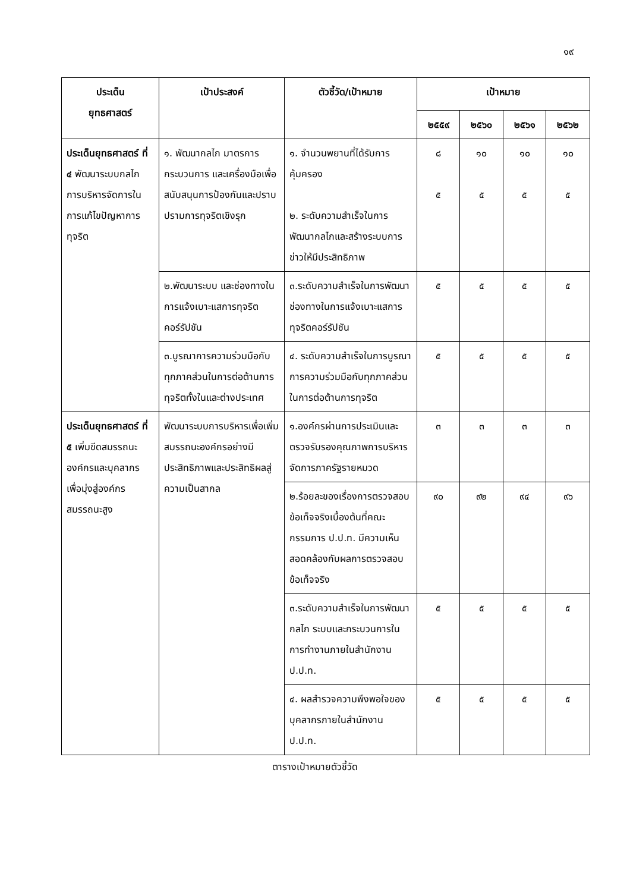๑๙
| ประเด็น ยุทธศาสตร์ | เป้าประสงค์ | ตัวชี้วัด/เป้าหมาย | เป้าหมาย | | | |
| --- | --- | --- | --- | --- | --- | --- |
| | | | ๒๕๕๙ | ๒๕๖๐ | ๒๕๖๑ | ๒๕๖๒ |
| ประเด็นยุทธศาสตร์ ที่ ๔ พัฒนาระบบกลไกการบริหารจัดการในการแก้ไขปัญหาการทุจริต | ๑. พัฒนากลไก มาตรการ กระบวนการ และเครื่องมือเพื่อสนับสนุนการป้องกันและปราบปรามการทุจริตเชิงรุก | ๑. จำนวนพยานที่ได้รับการคุ้มครอง ๒. ระดับความสำเร็จในการพัฒนากลไกและสร้างระบบการข่าวให้มีประสิทธิภาพ | ๘ ๕ | ๑๐ ๕ | ๑๐ ๕ | ๑๐ ๕ |
| | ๒.พัฒนาระบบ และช่องทางในการแจ้งเบาะแสการทุจริตคอร์รัปชัน | ๓.ระดับความสำเร็จในการพัฒนาช่องทางในการแจ้งเบาะแสการทุจริตคอร์รัปชัน | ๕ | ๕ | ๕ | ๕ |
| | ๓.บูรณาการความร่วมมือกับทุกภาคส่วนในการต่อต้านการทุจริตทั้งในและต่างประเทศ | ๔. ระดับความสำเร็จในการบูรณาการความร่วมมือกับทุกภาคส่วนในการต่อต้านการทุจริต | ๕ | ๕ | ๕ | ๕ |
| ประเด็นยุทธศาสตร์ ที่ ๕ เพิ่มขีดสมรรถนะองค์กรและบุคลากรเพื่อมุ่งสู่องค์กรสมรรถนะสูง | พัฒนาระบบการบริหารเพื่อเพิ่มสมรรถนะองค์กรอย่างมีประสิทธิภาพและประสิทธิผลสู่ความเป็นสากล | ๑.องค์กรผ่านการประเมินและตรวจรับรองคุณภาพการบริหารจัดการภาครัฐรายหมวด | ๓ | ๓ | ๓ | ๓ |
| | | ๒.ร้อยละของเรื่องการตรวจสอบข้อเท็จจริงเบื้องต้นที่คณะกรรมการ ป.ป.ท. มีความเห็นสอดคล้องกับผลการตรวจสอบข้อเท็จจริง | ๙๐ | ๙๒ | ๙๔ | ๙๖ |
| | | ๓.ระดับความสำเร็จในการพัฒนากลไก ระบบและกระบวนการในการทำงานภายในสำนักงาน ป.ป.ท. | ๕ | ๕ | ๕ | ๕ |
| | | ๔. ผลสำรวจความพึงพอใจของบุคลากรภายในสำนักงาน ป.ป.ท. | ๕ | ๕ | ๕ | ๕ |
ตารางเป้าหมายตัวชี้วัด